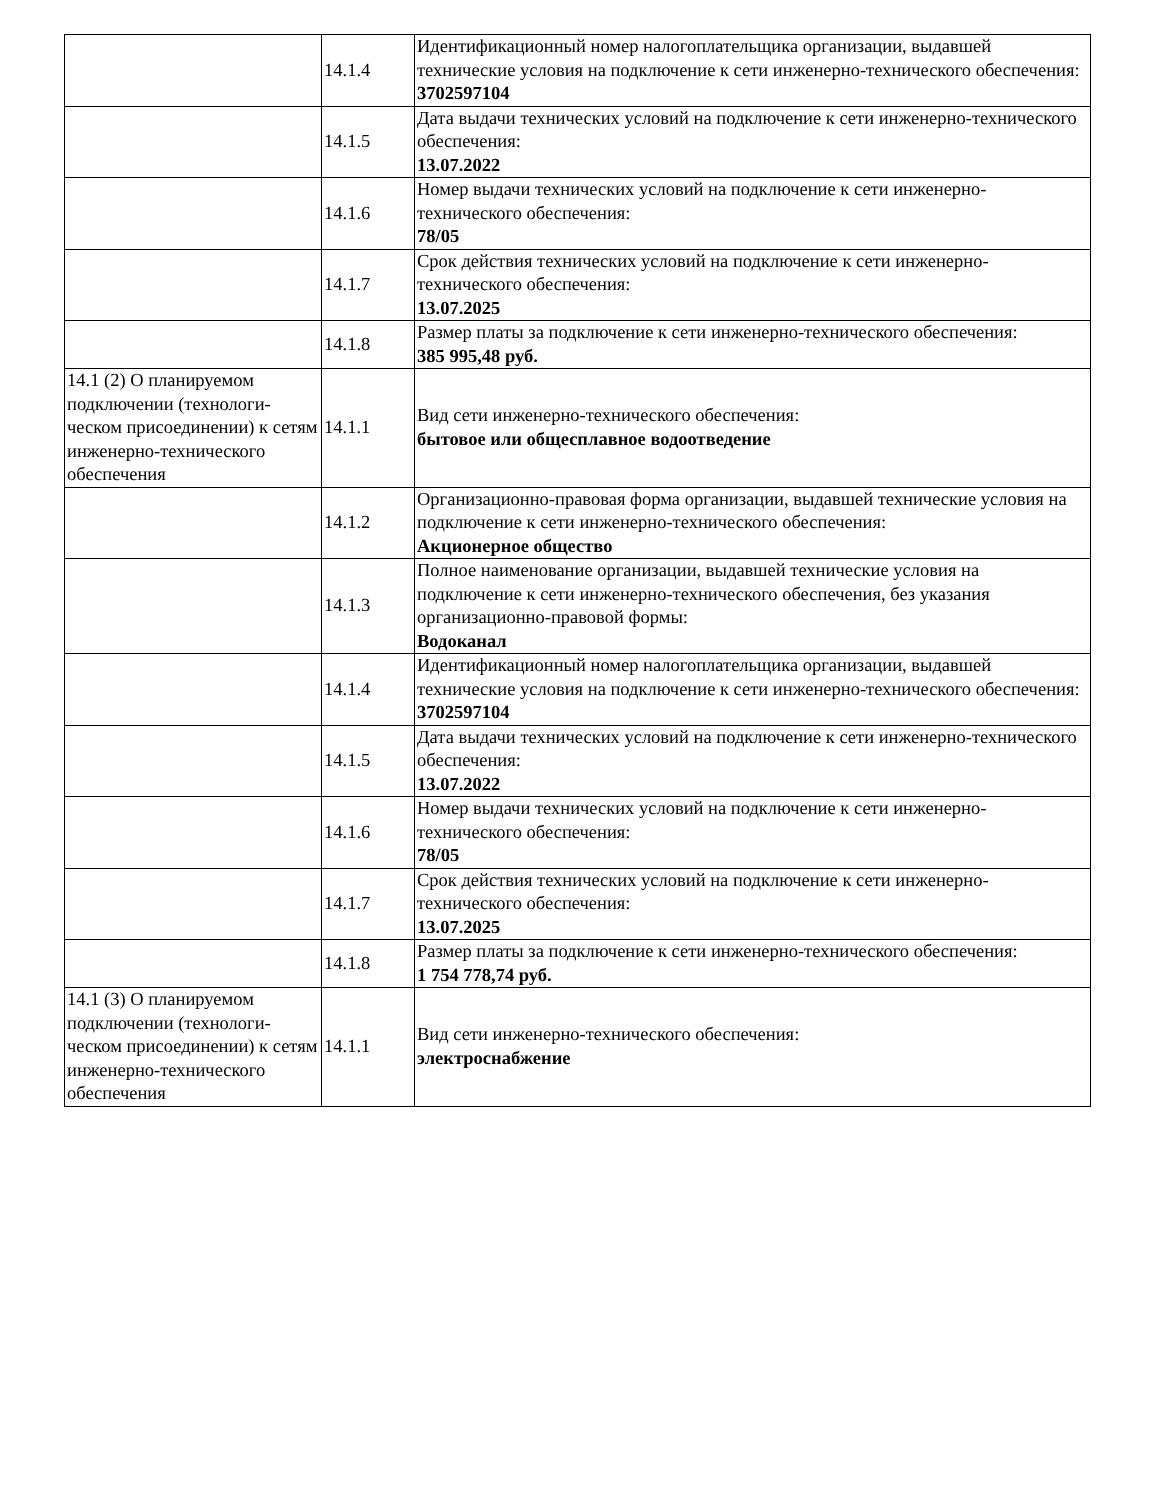| | 14.1.4 | Идентификационный номер налогоплательщика организации, вы­давшей технические условия на подключение к сети инженерно-тех­нического обеспечения: 3702597104 |
| | 14.1.5 | Дата выдачи технических условий на подключение к сети инженер­но-технического обеспечения: 13.07.2022 |
| | 14.1.6 | Номер выдачи технических условий на подключение к сети инже­нерно-технического обеспечения: 78/05 |
| | 14.1.7 | Срок действия технических условий на подключение к сети инже­нерно-технического обеспечения: 13.07.2025 |
| | 14.1.8 | Размер платы за подключение к сети инженерно-технического обес­печения: 385 995,48 руб. |
| 14.1 (2) О планируемом подключении (технологи­ческом присоединении) к сетям инженерно-техни­ческого обеспечения | 14.1.1 | Вид сети инженерно-технического обеспечения: бытовое или общесплавное водоотведение |
| | 14.1.2 | Организационно-правовая форма организации, выдавшей техничес­кие условия на подключение к сети инженерно-технического обеспе­чения: Акционерное общество |
| | 14.1.3 | Полное наименование организации, выдавшей технические условия на подключение к сети инженерно-технического обеспечения, без указания организационно-правовой формы: Водоканал |
| | 14.1.4 | Идентификационный номер налогоплательщика организации, вы­давшей технические условия на подключение к сети инженерно-тех­нического обеспечения: 3702597104 |
| | 14.1.5 | Дата выдачи технических условий на подключение к сети инженер­но-технического обеспечения: 13.07.2022 |
| | 14.1.6 | Номер выдачи технических условий на подключение к сети инже­нерно-технического обеспечения: 78/05 |
| | 14.1.7 | Срок действия технических условий на подключение к сети инже­нерно-технического обеспечения: 13.07.2025 |
| | 14.1.8 | Размер платы за подключение к сети инженерно-технического обес­печения: 1 754 778,74 руб. |
| 14.1 (3) О планируемом подключении (технологи­ческом присоединении) к сетям инженерно-техни­ческого обеспечения | 14.1.1 | Вид сети инженерно-технического обеспечения: электроснабжение |